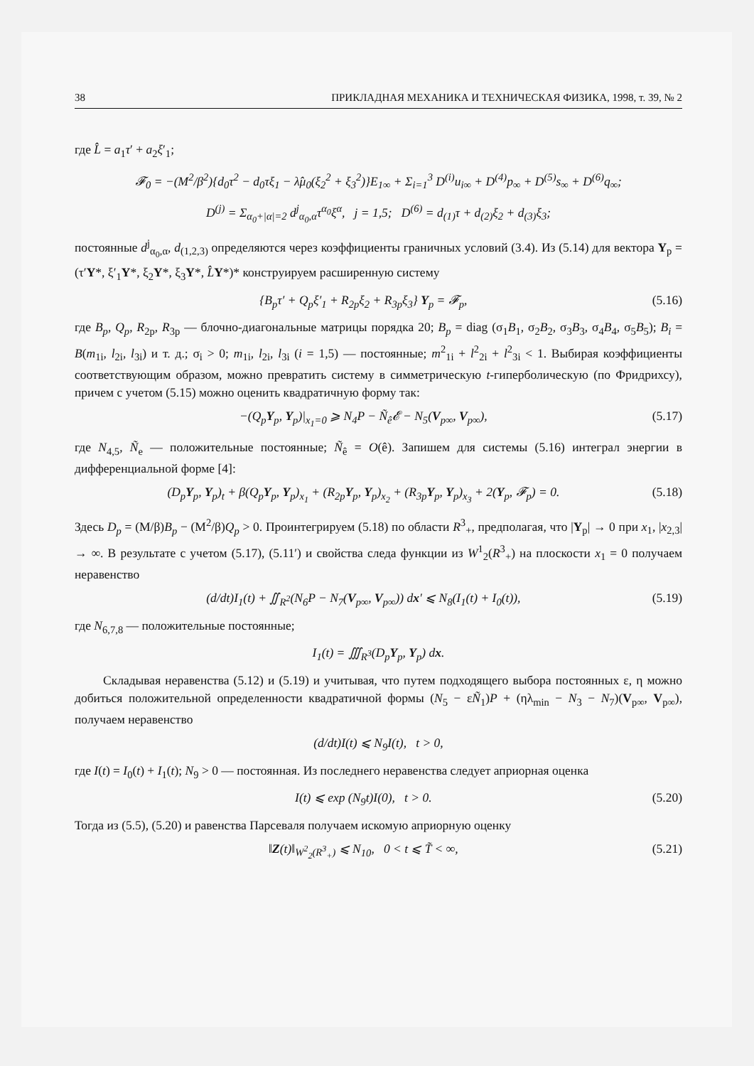38 ПРИКЛАДНАЯ МЕХАНИКА И ТЕХНИЧЕСКАЯ ФИЗИКА, 1998, т. 39, № 2
где L̂ = a<sub>1</sub>τ′ + a<sub>2</sub>ξ′<sub>1</sub>;
𝓕<sub>0</sub> = −(M<sup>2</sup>/β<sup>2</sup>){d<sub>0</sub>τ<sup>2</sup> − d<sub>0</sub>τξ<sub>1</sub> − λ̂μ<sub>0</sub>(ξ<sub>2</sub><sup>2</sup> + ξ<sub>3</sub><sup>2</sup>)}E<sub>1∞</sub> + Σ<sub>i=1</sub><sup>3</sup> D<sup>(i)</sup>u<sub>i∞</sub> + D<sup>(4)</sup>p<sub>∞</sub> + D<sup>(5)</sup>s<sub>∞</sub> + D<sup>(6)</sup>q<sub>∞</sub>;
D<sup>(j)</sup> = Σ<sub>α<sub>0</sub>+|α|=2</sub> d<sup>j</sup><sub>α<sub>0</sub>,α</sub>τ<sup>α<sub>0</sub></sup>ξ<sup>α</sup>, j = 1,5; D<sup>(6)</sup> = d<sub>(1)</sub>τ + d<sub>(2)</sub>ξ<sub>2</sub> + d<sub>(3)</sub>ξ<sub>3</sub>;
постоянные d<sup>j</sup><sub>α<sub>0</sub>,α</sub>, d<sub>(1,2,3)</sub> определяются через коэффициенты граничных условий (3.4). Из (5.14) для вектора Y<sub>p</sub> = (τ′Y*, ξ′<sub>1</sub>Y*, ξ<sub>2</sub>Y*, ξ<sub>3</sub>Y*, L̂Y*)* конструируем расширенную систему
{B<sub>p</sub>τ′ + Q<sub>p</sub>ξ′<sub>1</sub> + R<sub>2p</sub>ξ<sub>2</sub> + R<sub>3p</sub>ξ<sub>3</sub>} Y<sub>p</sub> = 𝓕<sub>p</sub>, (5.16)
где B<sub>p</sub>, Q<sub>p</sub>, R<sub>2p</sub>, R<sub>3p</sub> — блочно-диагональные матрицы порядка 20; B<sub>p</sub> = diag (σ<sub>1</sub>B<sub>1</sub>, σ<sub>2</sub>B<sub>2</sub>, σ<sub>3</sub>B<sub>3</sub>, σ<sub>4</sub>B<sub>4</sub>, σ<sub>5</sub>B<sub>5</sub>); B<sub>i</sub> = B(m<sub>1i</sub>, l<sub>2i</sub>, l<sub>3i</sub>) и т. д.; σ<sub>i</sub> > 0; m<sub>1i</sub>, l<sub>2i</sub>, l<sub>3i</sub> (i = 1,5) — постоянные; m<sup>2</sup><sub>1i</sub> + l<sup>2</sup><sub>2i</sub> + l<sup>2</sup><sub>3i</sub> < 1. Выбирая коэффициенты соответствующим образом, можно превратить систему в симметрическую t-гиперболическую (по Фридрихсу), причем с учетом (5.15) можно оценить квадратичную форму так:
−(Q<sub>p</sub> Y<sub>p</sub>, Y<sub>p</sub>)|<sub>x<sub>1</sub>=0</sub> ⩾ N<sub>4</sub>P − Ñ<sub>ê</sub>𝓔 − N<sub>5</sub>(V<sub>p∞</sub>, V<sub>p∞</sub>), (5.17)
где N<sub>4,5</sub>, Ñ<sub>e</sub> — положительные постоянные; Ñ<sub>ê</sub> = O(ê). Запишем для системы (5.16) интеграл энергии в дифференциальной форме [4]:
(D<sub>p</sub> Y<sub>p</sub>, Y<sub>p</sub>)<sub>t</sub> + β(Q<sub>p</sub> Y<sub>p</sub>, Y<sub>p</sub>)<sub>x<sub>1</sub></sub> + (R<sub>2p</sub>Y<sub>p</sub>, Y<sub>p</sub>)<sub>x<sub>2</sub></sub> + (R<sub>3p</sub>Y<sub>p</sub>, Y<sub>p</sub>)<sub>x<sub>3</sub></sub> + 2(Y<sub>p</sub>, 𝓕<sub>p</sub>) = 0. (5.18)
Здесь D<sub>p</sub> = (M/β)B<sub>p</sub> − (M<sup>2</sup>/β)Q<sub>p</sub> > 0. Проинтегрируем (5.18) по области R<sup>3</sup><sub>+</sub>, предполагая, что |Y<sub>p</sub>| → 0 при x<sub>1</sub>, |x<sub>2,3</sub>| → ∞. В результате с учетом (5.17), (5.11′) и свойства следа функции из W<sup>1</sup><sub>2</sub>(R<sup>3</sup><sub>+</sub>) на плоскости x<sub>1</sub> = 0 получаем неравенство
(d/dt)I<sub>1</sub>(t) + ∬<sub>R<sup>2</sup></sub>(N<sub>6</sub>P − N<sub>7</sub>(V<sub>p∞</sub>, V<sub>p∞</sub>)) dx′ ⩽ N<sub>8</sub>(I<sub>1</sub>(t) + I<sub>0</sub>(t)), (5.19)
где N<sub>6,7,8</sub> — положительные постоянные;
I<sub>1</sub>(t) = ∭<sub>R<sup>3</sup></sub>(D<sub>p</sub> Y<sub>p</sub>, Y<sub>p</sub>) dx.
Складывая неравенства (5.12) и (5.19) и учитывая, что путем подходящего выбора постоянных ε, η можно добиться положительной определенности квадратичной формы (N<sub>5</sub> − εÑ<sub>1</sub>)P + (ηλ<sub>min</sub> − N<sub>3</sub> − N<sub>7</sub>)(V<sub>p∞</sub>, V<sub>p∞</sub>), получаем неравенство
(d/dt)I(t) ⩽ N<sub>9</sub>I(t), t > 0,
где I(t) = I<sub>0</sub>(t) + I<sub>1</sub>(t); N<sub>9</sub> > 0 — постоянная. Из последнего неравенства следует априорная оценка
I(t) ⩽ exp (N<sub>9</sub>t)I(0), t > 0. (5.20)
Тогда из (5.5), (5.20) и равенства Парсеваля получаем искомую априорную оценку
‖Z(t)‖<sub>W<sup>2</sup><sub>2</sub>(R<sup>3</sup><sub>+</sub>)</sub> ⩽ N<sub>10</sub>, 0 < t ⩽ T̃ < ∞, (5.21)